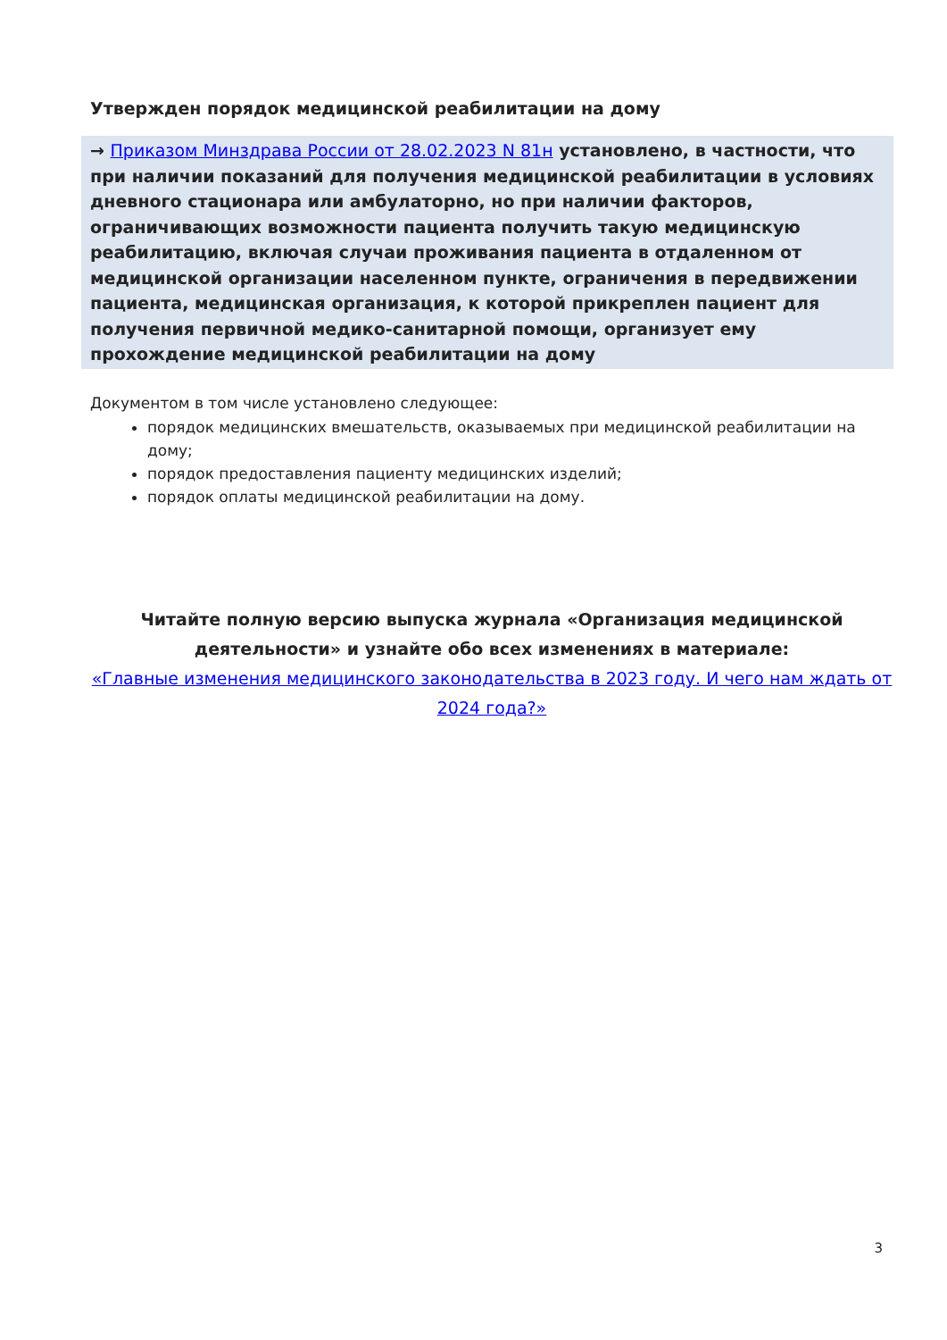Утвержден порядок медицинской реабилитации на дому
→ Приказом Минздрава России от 28.02.2023 N 81н установлено, в частности, что при наличии показаний для получения медицинской реабилитации в условиях дневного стационара или амбулаторно, но при наличии факторов, ограничивающих возможности пациента получить такую медицинскую реабилитацию, включая случаи проживания пациента в отдаленном от медицинской организации населенном пункте, ограничения в передвижении пациента, медицинская организация, к которой прикреплен пациент для получения первичной медико-санитарной помощи, организует ему прохождение медицинской реабилитации на дому
Документом в том числе установлено следующее:
порядок медицинских вмешательств, оказываемых при медицинской реабилитации на дому;
порядок предоставления пациенту медицинских изделий;
порядок оплаты медицинской реабилитации на дому.
Читайте полную версию выпуска журнала «Организация медицинской деятельности» и узнайте обо всех изменениях в материале:
«Главные изменения медицинского законодательства в 2023 году. И чего нам ждать от 2024 года?»
3